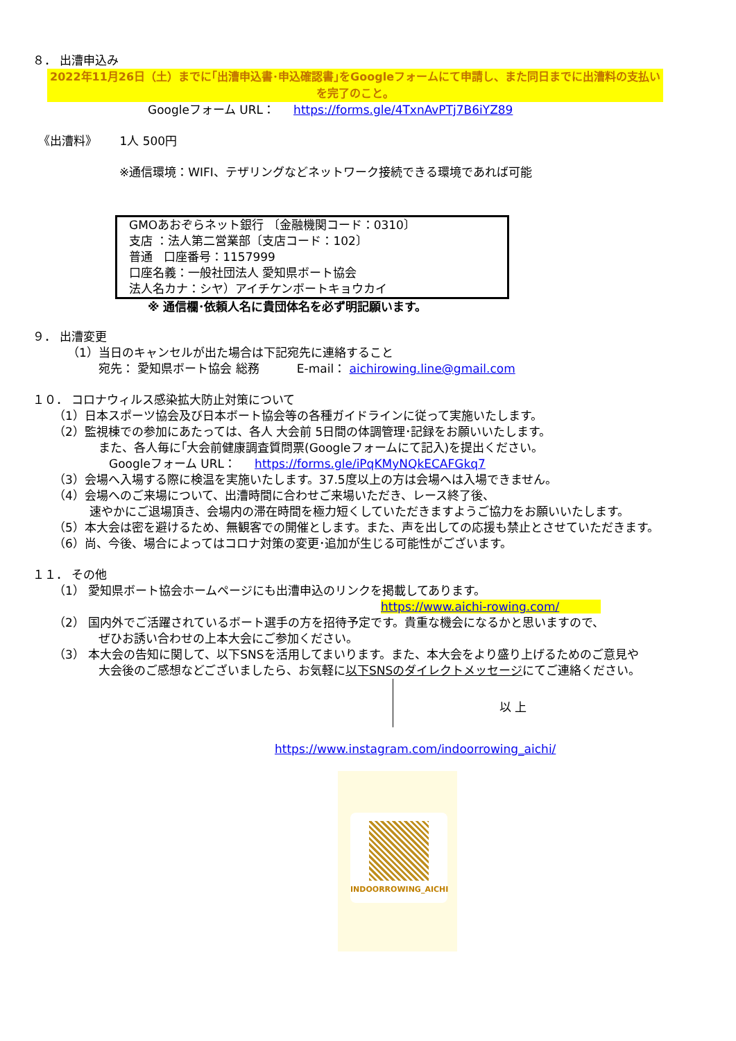８． 出漕申込み
2022年11月26日（土）までに｢出漕申込書･申込確認書｣をGoogleフォームにて申請し、また同日までに出漕料の支払いを完了のこと。
Googleフォーム URL： https://forms.gle/4TxnAvPTj7B6iYZ89
《出漕料》 1人 500円
※通信環境：WIFI、テザリングなどネットワーク接続できる環境であれば可能
GMOあおぞらネット銀行 〔金融機関コード：0310〕
支店 ：法人第二営業部〔支店コード：102〕
普通 口座番号：1157999
口座名義：一般社団法人 愛知県ボート協会
法人名カナ：シヤ）アイチケンボートキョウカイ
※ 通信欄･依頼人名に貴団体名を必ず明記願います。
９． 出漕変更
（1）当日のキャンセルが出た場合は下記宛先に連絡すること
宛先： 愛知県ボート協会 総務 E-mail： aichirowing.line@gmail.com
１０． コロナウィルス感染拡大防止対策について
（1）日本スポーツ協会及び日本ボート協会等の各種ガイドラインに従って実施いたします。
（2）監視棟での参加にあたっては、各人 大会前 5日間の体調管理･記録をお願いいたします。
また、各人毎に｢大会前健康調査質問票(Googleフォームにて記入)を提出ください。
Googleフォーム URL： https://forms.gle/iPqKMyNQkECAFGkq7
（3）会場へ入場する際に検温を実施いたします。37.5度以上の方は会場へは入場できません。
（4）会場へのご来場について、出漕時間に合わせご来場いただき、レース終了後、
速やかにご退場頂き、会場内の滞在時間を極力短くしていただきますようご協力をお願いいたします。
（5）本大会は密を避けるため、無観客での開催とします。また、声を出しての応援も禁止とさせていただきます。
（6）尚、今後、場合によってはコロナ対策の変更･追加が生じる可能性がございます。
１１． その他
（1） 愛知県ボート協会ホームページにも出漕申込のリンクを掲載してあります。
https://www.aichi-rowing.com/
（2） 国内外でご活躍されているボート選手の方を招待予定です。貴重な機会になるかと思いますので、
ぜひお誘い合わせの上本大会にご参加ください。
（3） 本大会の告知に関して、以下SNSを活用してまいります。また、本大会をより盛り上げるためのご意見や
大会後のご感想などございましたら、お気軽に以下SNSのダイレクトメッセージにてご連絡ください。
以 上
https://www.instagram.com/indoorrowing_aichi/
INDOORROWING_AICHI